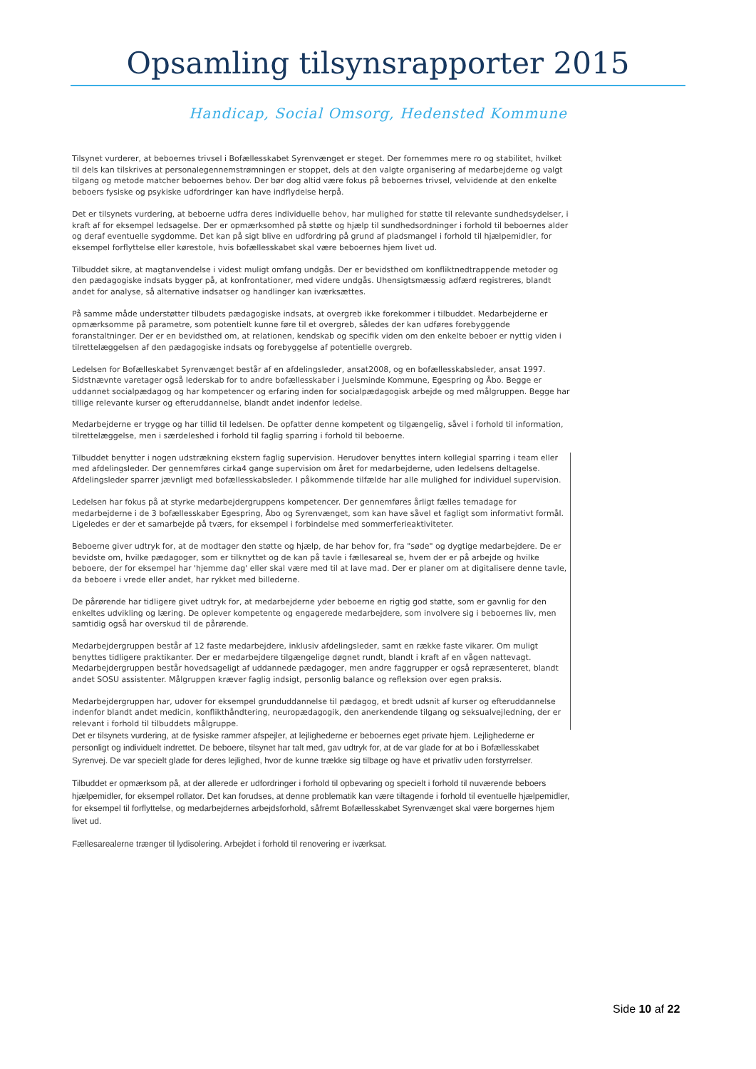Opsamling tilsynsrapporter 2015
Handicap, Social Omsorg, Hedensted Kommune
Tilsynet vurderer, at beboernes trivsel i Bofællesskabet Syrenvænget er steget. Der fornemmes mere ro og stabilitet, hvilket til dels kan tilskrives at personalegennemstrømningen er stoppet, dels at den valgte organisering af medarbejderne og valgt tilgang og metode matcher beboernes behov. Der bør dog altid være fokus på beboernes trivsel, velvidende at den enkelte beboers fysiske og psykiske udfordringer kan have indflydelse herpå.
Det er tilsynets vurdering, at beboerne udfra deres individuelle behov, har mulighed for støtte til relevante sundhedsydelser, i kraft af for eksempel ledsagelse. Der er opmærksomhed på støtte og hjælp til sundhedsordninger i forhold til beboernes alder og deraf eventuelle sygdomme. Det kan på sigt blive en udfordring på grund af pladsmangel i forhold til hjælpemidler, for eksempel forflyttelse eller kørestole, hvis bofællesskabet skal være beboernes hjem livet ud.
Tilbuddet sikre, at magtanvendelse i videst muligt omfang undgås. Der er bevidsthed om konfliktnedtrappende metoder og den pædagogiske indsats bygger på, at konfrontationer, med videre undgås. Uhensigtsmæssig adfærd registreres, blandt andet for analyse, så alternative indsatser og handlinger kan iværksættes.
På samme måde understøtter tilbudets pædagogiske indsats, at overgreb ikke forekommer i tilbuddet. Medarbejderne er opmærksomme på parametre, som potentielt kunne føre til et overgreb, således der kan udføres forebyggende foranstaltninger. Der er en bevidsthed om, at relationen, kendskab og specifik viden om den enkelte beboer er nyttig viden i tilrettelæggelsen af den pædagogiske indsats og forebyggelse af potentielle overgreb.
Ledelsen for Bofælleskabet Syrenvænget består af en afdelingsleder, ansat2008, og en bofællesskabsleder, ansat 1997. Sidstnævnte varetager også lederskab for to andre bofællesskaber i Juelsminde Kommune, Egespring og Åbo. Begge er uddannet socialpædagog og har kompetencer og erfaring inden for socialpædagogisk arbejde og med målgruppen. Begge har tillige relevante kurser og efteruddannelse, blandt andet indenfor ledelse.
Medarbejderne er trygge og har tillid til ledelsen. De opfatter denne kompetent og tilgængelig, såvel i forhold til information, tilrettelæggelse, men i særdeleshed i forhold til faglig sparring i forhold til beboerne.
Tilbuddet benytter i nogen udstrækning ekstern faglig supervision. Herudover benyttes intern kollegial sparring i team eller med afdelingsleder. Der gennemføres cirka4 gange supervision om året for medarbejderne, uden ledelsens deltagelse. Afdelingsleder sparrer jævnligt med bofællesskabsleder. I påkommende tilfælde har alle mulighed for individuel supervision.
Ledelsen har fokus på at styrke medarbejdergruppens kompetencer. Der gennemføres årligt fælles temadage for medarbejderne i de 3 bofællesskaber Egespring, Åbo og Syrenvænget, som kan have såvel et fagligt som informativt formål. Ligeledes er der et samarbejde på tværs, for eksempel i forbindelse med sommerferieaktiviteter.
Beboerne giver udtryk for, at de modtager den støtte og hjælp, de har behov for, fra "søde" og dygtige medarbejdere. De er bevidste om, hvilke pædagoger, som er tilknyttet og de kan på tavle i fællesareal se, hvem der er på arbejde og hvilke beboere, der for eksempel har 'hjemme dag' eller skal være med til at lave mad. Der er planer om at digitalisere denne tavle, da beboere i vrede eller andet, har rykket med billederne.
De pårørende har tidligere givet udtryk for, at medarbejderne yder beboerne en rigtig god støtte, som er gavnlig for den enkeltes udvikling og læring. De oplever kompetente og engagerede medarbejdere, som involvere sig i beboernes liv, men samtidig også har overskud til de pårørende.
Medarbejdergruppen består af 12 faste medarbejdere, inklusiv afdelingsleder, samt en række faste vikarer. Om muligt benyttes tidligere praktikanter. Der er medarbejdere tilgængelige døgnet rundt, blandt i kraft af en vågen nattevagt. Medarbejdergruppen består hovedsageligt af uddannede pædagoger, men andre faggrupper er også repræsenteret, blandt andet SOSU assistenter. Målgruppen kræver faglig indsigt, personlig balance og refleksion over egen praksis.
Medarbejdergruppen har, udover for eksempel grunduddannelse til pædagog, et bredt udsnit af kurser og efteruddannelse indenfor blandt andet medicin, konflikthåndtering, neuropædagogik, den anerkendende tilgang og seksualvejledning, der er relevant i forhold til tilbuddets målgruppe.
Det er tilsynets vurdering, at de fysiske rammer afspejler, at lejlighederne er beboernes eget private hjem. Lejlighederne er personligt og individuelt indrettet. De beboere, tilsynet har talt med, gav udtryk for, at de var glade for at bo i Bofællesskabet Syrenvej. De var specielt glade for deres lejlighed, hvor de kunne trække sig tilbage og have et privatliv uden forstyrrelser.
Tilbuddet er opmærksom på, at der allerede er udfordringer i forhold til opbevaring og specielt i forhold til nuværende beboers hjælpemidler, for eksempel rollator. Det kan forudses, at denne problematik kan være tiltagende i forhold til eventuelle hjælpemidler, for eksempel til forflyttelse, og medarbejdernes arbejdsforhold, såfremt Bofællesskabet Syrenvænget skal være borgernes hjem livet ud.
Fællesarealerne trænger til lydisolering. Arbejdet i forhold til renovering er iværksat.
Side 10 af 22